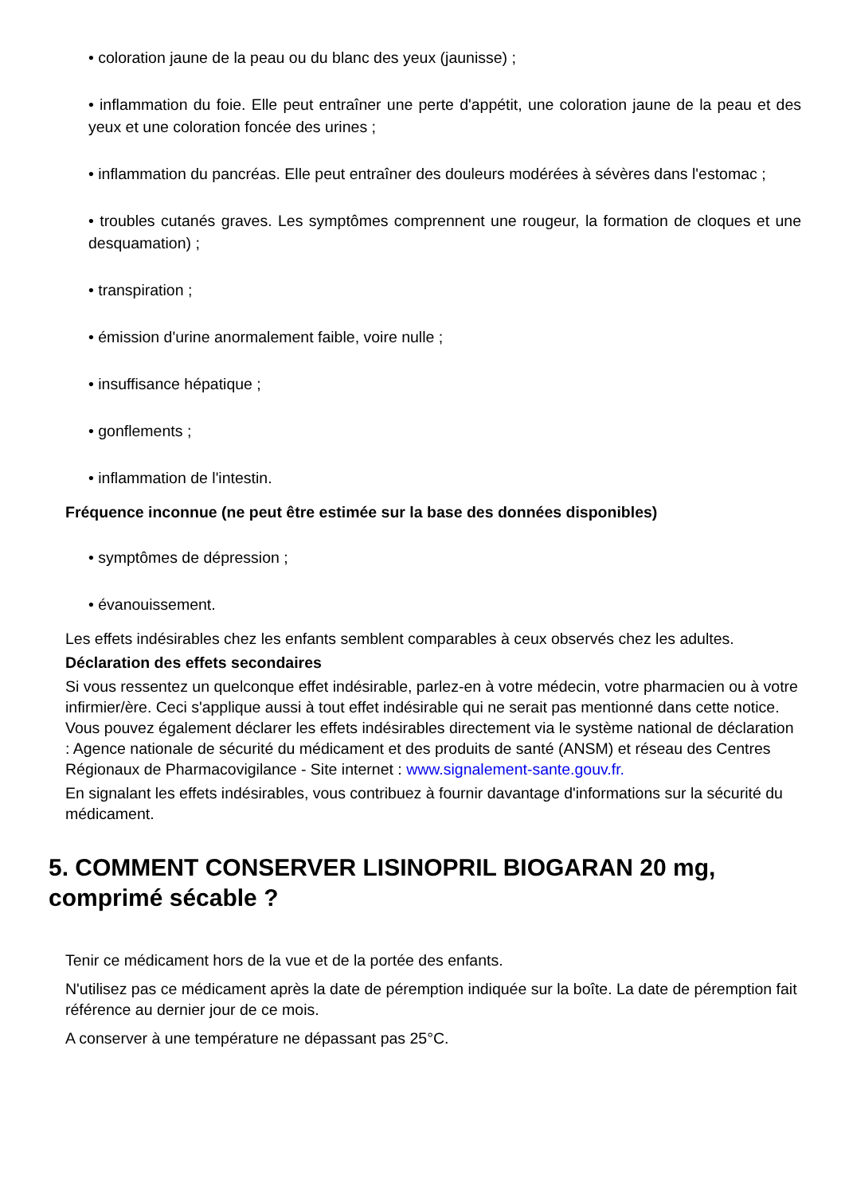• coloration jaune de la peau ou du blanc des yeux (jaunisse) ;
• inflammation du foie. Elle peut entraîner une perte d'appétit, une coloration jaune de la peau et des yeux et une coloration foncée des urines ;
• inflammation du pancréas. Elle peut entraîner des douleurs modérées à sévères dans l'estomac ;
• troubles cutanés graves. Les symptômes comprennent une rougeur, la formation de cloques et une desquamation) ;
• transpiration ;
• émission d'urine anormalement faible, voire nulle ;
• insuffisance hépatique ;
• gonflements ;
• inflammation de l'intestin.
Fréquence inconnue (ne peut être estimée sur la base des données disponibles)
• symptômes de dépression ;
• évanouissement.
Les effets indésirables chez les enfants semblent comparables à ceux observés chez les adultes.
Déclaration des effets secondaires
Si vous ressentez un quelconque effet indésirable, parlez-en à votre médecin, votre pharmacien ou à votre infirmier/ère. Ceci s'applique aussi à tout effet indésirable qui ne serait pas mentionné dans cette notice. Vous pouvez également déclarer les effets indésirables directement via le système national de déclaration : Agence nationale de sécurité du médicament et des produits de santé (ANSM) et réseau des Centres Régionaux de Pharmacovigilance - Site internet : www.signalement-sante.gouv.fr.
En signalant les effets indésirables, vous contribuez à fournir davantage d'informations sur la sécurité du médicament.
5. COMMENT CONSERVER LISINOPRIL BIOGARAN 20 mg, comprimé sécable ?
Tenir ce médicament hors de la vue et de la portée des enfants.
N'utilisez pas ce médicament après la date de péremption indiquée sur la boîte. La date de péremption fait référence au dernier jour de ce mois.
A conserver à une température ne dépassant pas 25°C.